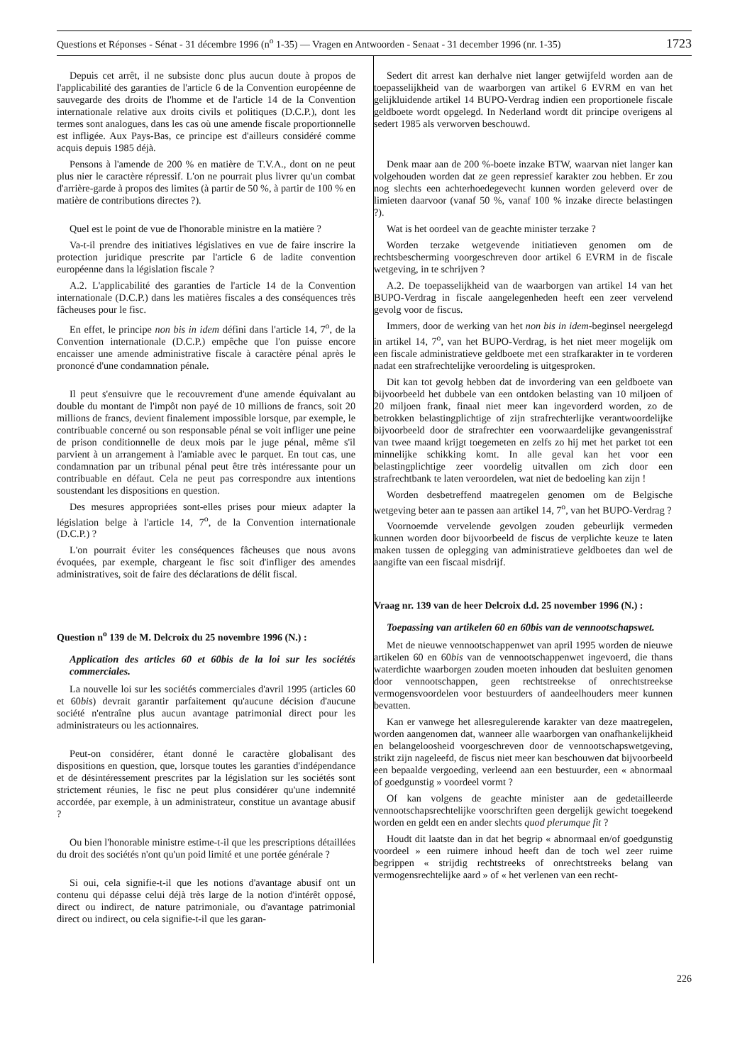Questions et Réponses - Sénat - 31 décembre 1996 (n<sup>o</sup> 1-35) — Vragen en Antwoorden - Senaat - 31 december 1996 (nr. 1-35) 1723
Depuis cet arrêt, il ne subsiste donc plus aucun doute à propos de l'applicabilité des garanties de l'article 6 de la Convention européenne de sauvegarde des droits de l'homme et de l'article 14 de la Convention internationale relative aux droits civils et politiques (D.C.P.), dont les termes sont analogues, dans les cas où une amende fiscale proportionnelle est infligée. Aux Pays-Bas, ce principe est d'ailleurs considéré comme acquis depuis 1985 déjà.
Pensons à l'amende de 200 % en matière de T.V.A., dont on ne peut plus nier le caractère répressif. L'on ne pourrait plus livrer qu'un combat d'arrière-garde à propos des limites (à partir de 50 %, à partir de 100 % en matière de contributions directes ?).
Quel est le point de vue de l'honorable ministre en la matière ?
Va-t-il prendre des initiatives législatives en vue de faire inscrire la protection juridique prescrite par l'article 6 de ladite convention européenne dans la législation fiscale ?
A.2. L'applicabilité des garanties de l'article 14 de la Convention internationale (D.C.P.) dans les matières fiscales a des conséquences très fâcheuses pour le fisc.
En effet, le principe non bis in idem défini dans l'article 14, 7<sup>o</sup>, de la Convention internationale (D.C.P.) empêche que l'on puisse encore encaisser une amende administrative fiscale à caractère pénal après le prononcé d'une condamnation pénale.
Il peut s'ensuivre que le recouvrement d'une amende équivalant au double du montant de l'impôt non payé de 10 millions de francs, soit 20 millions de francs, devient finalement impossible lorsque, par exemple, le contribuable concerné ou son responsable pénal se voit infliger une peine de prison conditionnelle de deux mois par le juge pénal, même s'il parvient à un arrangement à l'amiable avec le parquet. En tout cas, une condamnation par un tribunal pénal peut être très intéressante pour un contribuable en défaut. Cela ne peut pas correspondre aux intentions soustendant les dispositions en question.
Des mesures appropriées sont-elles prises pour mieux adapter la législation belge à l'article 14, 7<sup>o</sup>, de la Convention internationale (D.C.P.) ?
L'on pourrait éviter les conséquences fâcheuses que nous avons évoquées, par exemple, chargeant le fisc soit d'infliger des amendes administratives, soit de faire des déclarations de délit fiscal.
Question n<sup>o</sup> 139 de M. Delcroix du 25 novembre 1996 (N.) :
Application des articles 60 et 60bis de la loi sur les sociétés commerciales.
La nouvelle loi sur les sociétés commerciales d'avril 1995 (articles 60 et 60bis) devrait garantir parfaitement qu'aucune décision d'aucune société n'entraîne plus aucun avantage patrimonial direct pour les administrateurs ou les actionnaires.
Peut-on considérer, étant donné le caractère globalisant des dispositions en question, que, lorsque toutes les garanties d'indépendance et de désintéressement prescrites par la législation sur les sociétés sont strictement réunies, le fisc ne peut plus considérer qu'une indemnité accordée, par exemple, à un administrateur, constitue un avantage abusif ?
Ou bien l'honorable ministre estime-t-il que les prescriptions détaillées du droit des sociétés n'ont qu'un poid limité et une portée générale ?
Si oui, cela signifie-t-il que les notions d'avantage abusif ont un contenu qui dépasse celui déjà très large de la notion d'intérêt opposé, direct ou indirect, de nature patrimoniale, ou d'avantage patrimonial direct ou indirect, ou cela signifie-t-il que les garan-
Sedert dit arrest kan derhalve niet langer getwijfeld worden aan de toepasselijkheid van de waarborgen van artikel 6 EVRM en van het gelijkluidende artikel 14 BUPO-Verdrag indien een proportionele fiscale geldboete wordt opgelegd. In Nederland wordt dit principe overigens al sedert 1985 als verworven beschouwd.
Denk maar aan de 200 %-boete inzake BTW, waarvan niet langer kan volgehouden worden dat ze geen repressief karakter zou hebben. Er zou nog slechts een achterhoedegevecht kunnen worden geleverd over de limieten daarvoor (vanaf 50 %, vanaf 100 % inzake directe belastingen ?).
Wat is het oordeel van de geachte minister terzake ?
Worden terzake wetgevende initiatieven genomen om de rechtsbescherming voorgeschreven door artikel 6 EVRM in de fiscale wetgeving, in te schrijven ?
A.2. De toepasselijkheid van de waarborgen van artikel 14 van het BUPO-Verdrag in fiscale aangelegenheden heeft een zeer vervelend gevolg voor de fiscus.
Immers, door de werking van het non bis in idem-beginsel neergelegd in artikel 14, 7<sup>o</sup>, van het BUPO-Verdrag, is het niet meer mogelijk om een fiscale administratieve geldboete met een strafkarakter in te vorderen nadat een strafrechtelijke veroordeling is uitgesproken.
Dit kan tot gevolg hebben dat de invordering van een geldboete van bijvoorbeeld het dubbele van een ontdoken belasting van 10 miljoen of 20 miljoen frank, finaal niet meer kan ingevorderd worden, zo de betrokken belastingplichtige of zijn strafrechterlijke verantwoordelijke bijvoorbeeld door de strafrechter een voorwaardelijke gevangenisstraf van twee maand krijgt toegemeten en zelfs zo hij met het parket tot een minnelijke schikking komt. In alle geval kan het voor een belastingplichtige zeer voordelig uitvallen om zich door een strafrechtbank te laten veroordelen, wat niet de bedoeling kan zijn !
Worden desbetreffend maatregelen genomen om de Belgische wetgeving beter aan te passen aan artikel 14, 7<sup>o</sup>, van het BUPO-Verdrag ?
Voornoemde vervelende gevolgen zouden gebeurlijk vermeden kunnen worden door bijvoorbeeld de fiscus de verplichte keuze te laten maken tussen de oplegging van administratieve geldboetes dan wel de aangifte van een fiscaal misdrijf.
Vraag nr. 139 van de heer Delcroix d.d. 25 november 1996 (N.) :
Toepassing van artikelen 60 en 60bis van de vennootschapswet.
Met de nieuwe vennootschappenwet van april 1995 worden de nieuwe artikelen 60 en 60bis van de vennootschappenwet ingevoerd, die thans waterdichte waarborgen zouden moeten inhouden dat besluiten genomen door vennootschappen, geen rechtstreekse of onrechtstreekse vermogensvoordelen voor bestuurders of aandeelhouders meer kunnen bevatten.
Kan er vanwege het allesregulerende karakter van deze maatregelen, worden aangenomen dat, wanneer alle waarborgen van onafhankelijkheid en belangeloosheid voorgeschreven door de vennootschapswetgeving, strikt zijn nageleefd, de fiscus niet meer kan beschouwen dat bijvoorbeeld een bepaalde vergoeding, verleend aan een bestuurder, een « abnormaal of goedgunstig » voordeel vormt ?
Of kan volgens de geachte minister aan de gedetailleerde vennootschapsrechtelijke voorschriften geen dergelijk gewicht toegekend worden en geldt een en ander slechts quod plerumque fit ?
Houdt dit laatste dan in dat het begrip « abnormaal en/of goedgunstig voordeel » een ruimere inhoud heeft dan de toch wel zeer ruime begrippen « strijdig rechtstreeks of onrechtstreeks belang van vermogensrechtelijke aard » of « het verlenen van een recht-
226